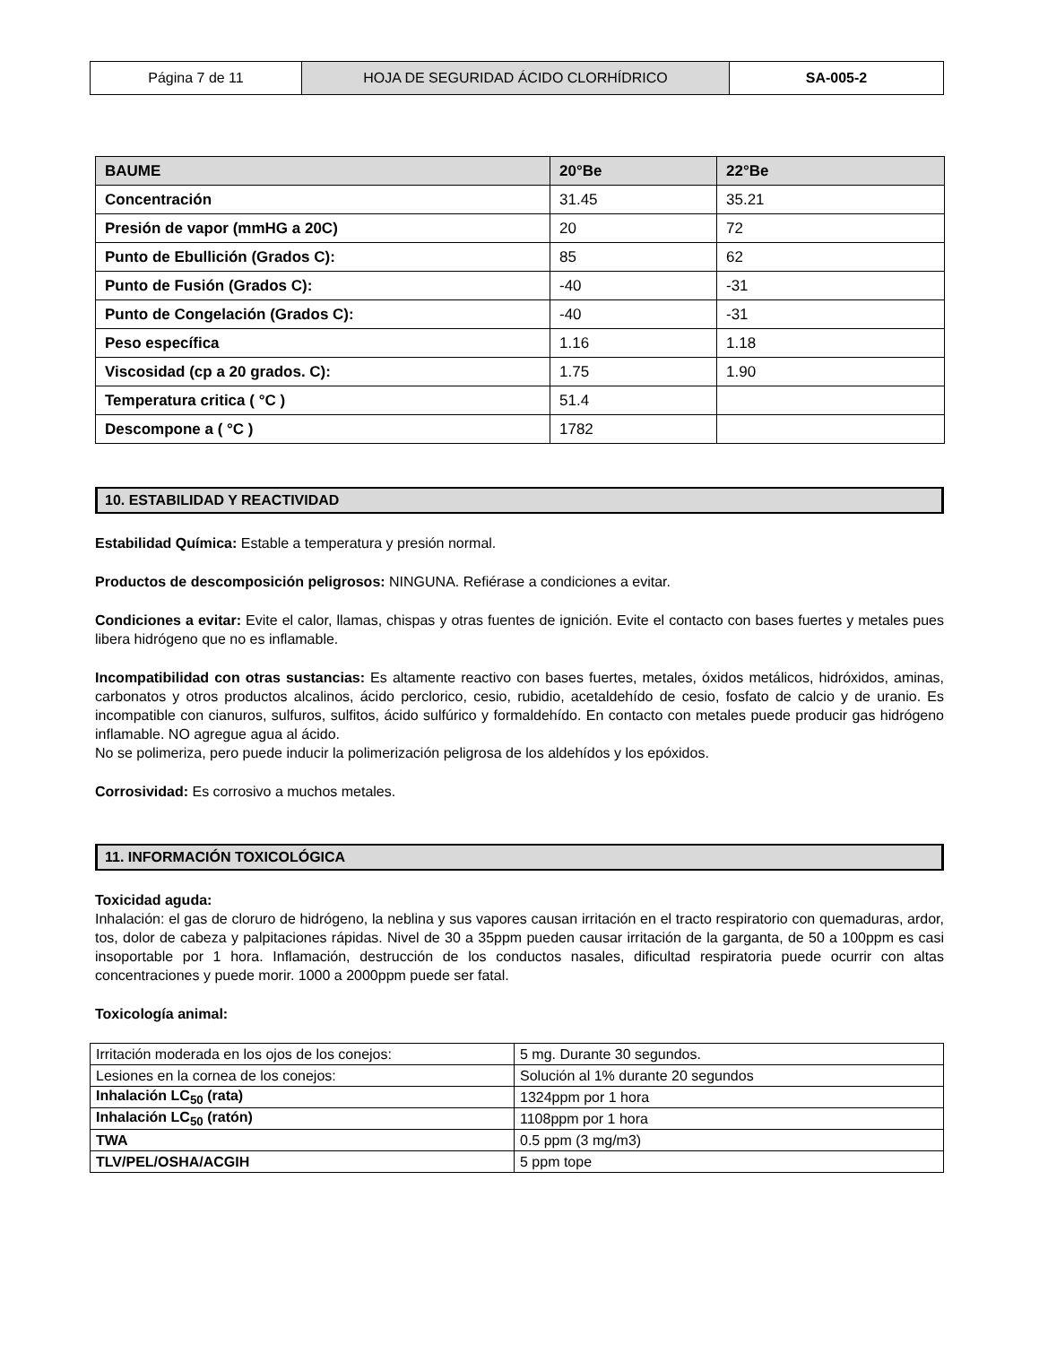| Página 7 de 11 | HOJA DE SEGURIDAD ÁCIDO CLORHÍDRICO | SA-005-2 |
| BAUME | 20°Be | 22°Be |
| --- | --- | --- |
| Concentración | 31.45 | 35.21 |
| Presión de vapor (mmHG a 20C) | 20 | 72 |
| Punto de Ebullición (Grados C): | 85 | 62 |
| Punto de Fusión (Grados C): | -40 | -31 |
| Punto de Congelación (Grados C): | -40 | -31 |
| Peso específica | 1.16 | 1.18 |
| Viscosidad (cp a 20 grados. C): | 1.75 | 1.90 |
| Temperatura critica ( °C ) | 51.4 | |
| Descompone a ( °C ) | 1782 | |
10. ESTABILIDAD Y REACTIVIDAD
Estabilidad Química: Estable a temperatura y presión normal.
Productos de descomposición peligrosos: NINGUNA. Refiérase a condiciones a evitar.
Condiciones a evitar: Evite el calor, llamas, chispas y otras fuentes de ignición. Evite el contacto con bases fuertes y metales pues libera hidrógeno que no es inflamable.
Incompatibilidad con otras sustancias: Es altamente reactivo con bases fuertes, metales, óxidos metálicos, hidróxidos, aminas, carbonatos y otros productos alcalinos, ácido perclorico, cesio, rubidio, acetaldehído de cesio, fosfato de calcio y de uranio. Es incompatible con cianuros, sulfuros, sulfitos, ácido sulfúrico y formaldehído. En contacto con metales puede producir gas hidrógeno inflamable. NO agregue agua al ácido.
No se polimeriza, pero puede inducir la polimerización peligrosa de los aldehídos y los epóxidos.
Corrosividad: Es corrosivo a muchos metales.
11. INFORMACIÓN TOXICOLÓGICA
Toxicidad aguda:
Inhalación: el gas de cloruro de hidrógeno, la neblina y sus vapores causan irritación en el tracto respiratorio con quemaduras, ardor, tos, dolor de cabeza y palpitaciones rápidas. Nivel de 30 a 35ppm pueden causar irritación de la garganta, de 50 a 100ppm es casi insoportable por 1 hora. Inflamación, destrucción de los conductos nasales, dificultad respiratoria puede ocurrir con altas concentraciones y puede morir. 1000 a 2000ppm puede ser fatal.
Toxicología animal:
| Irritación moderada en los ojos de los conejos: | 5 mg. Durante 30 segundos. |
| Lesiones en la cornea de los conejos: | Solución al 1% durante 20 segundos |
| Inhalación LC<sub>50</sub> (rata) | 1324ppm por 1 hora |
| Inhalación LC<sub>50</sub> (ratón) | 1108ppm por 1 hora |
| TWA | 0.5 ppm (3 mg/m3) |
| TLV/PEL/OSHA/ACGIH | 5 ppm tope |